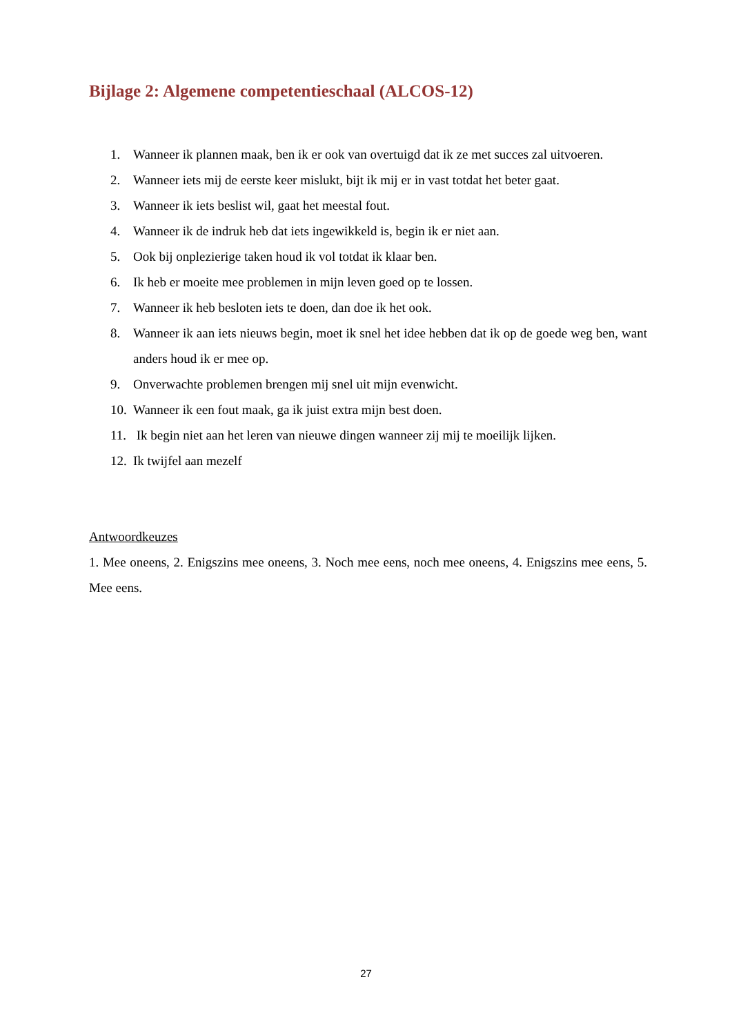Bijlage 2: Algemene competentieschaal (ALCOS-12)
1. Wanneer ik plannen maak, ben ik er ook van overtuigd dat ik ze met succes zal uitvoeren.
2. Wanneer iets mij de eerste keer mislukt, bijt ik mij er in vast totdat het beter gaat.
3. Wanneer ik iets beslist wil, gaat het meestal fout.
4. Wanneer ik de indruk heb dat iets ingewikkeld is, begin ik er niet aan.
5. Ook bij onplezierige taken houd ik vol totdat ik klaar ben.
6. Ik heb er moeite mee problemen in mijn leven goed op te lossen.
7. Wanneer ik heb besloten iets te doen, dan doe ik het ook.
8. Wanneer ik aan iets nieuws begin, moet ik snel het idee hebben dat ik op de goede weg ben, want anders houd ik er mee op.
9. Onverwachte problemen brengen mij snel uit mijn evenwicht.
10. Wanneer ik een fout maak, ga ik juist extra mijn best doen.
11. Ik begin niet aan het leren van nieuwe dingen wanneer zij mij te moeilijk lijken.
12. Ik twijfel aan mezelf
Antwoordkeuzes
1. Mee oneens, 2. Enigszins mee oneens, 3. Noch mee eens, noch mee oneens, 4. Enigszins mee eens, 5. Mee eens.
27